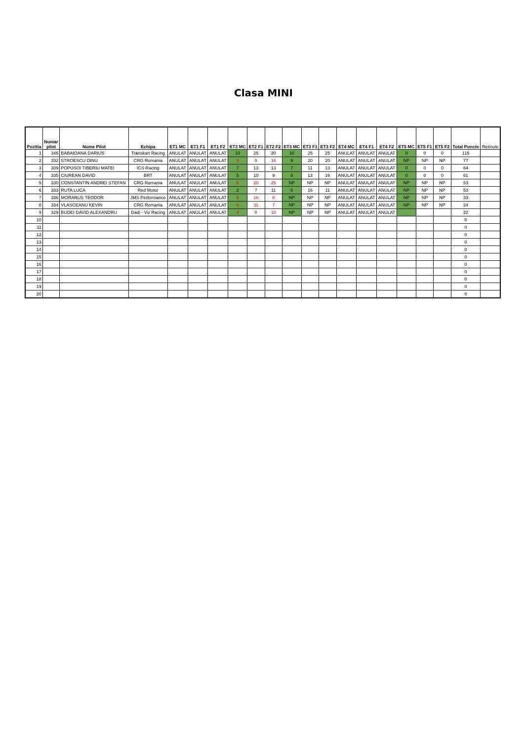Clasa MINI
| Pozitia | Numar pilot | Nume Pilot | Echipa | ET1 MC | ET1 F1 | ET1 F2 | ET2 MC | ET2 F1 | ET2 F2 | ET3 MC | ET3 F1 | ET3 F2 | ET4 MC | ET4 F1 | ET4 F2 | ET5 MC | ET5 F1 | ET5 F2 | Total Puncte | Retinute |
| --- | --- | --- | --- | --- | --- | --- | --- | --- | --- | --- | --- | --- | --- | --- | --- | --- | --- | --- | --- | --- |
| 1 | 346 | BABAIOANA DARIUS | Transkart Racing | ANULAT | ANULAT | ANULAT | 10 | 25 | 20 | 10 | 25 | 25 | ANULAT | ANULAT | ANULAT | 0 | 0 | 0 | 115 | |
| 2 | 332 | STROESCU DINU | CRG Romania | ANULAT | ANULAT | ANULAT | 3 | 9 | 16 | 9 | 20 | 20 | ANULAT | ANULAT | ANULAT | NP | NP | NP | 77 | |
| 3 | 309 | POPUSOI TIBERIU MATEI | ICS Racing | ANULAT | ANULAT | ANULAT | 7 | 13 | 13 | 7 | 11 | 13 | ANULAT | ANULAT | ANULAT | 0 | 0 | 0 | 64 | |
| 4 | 335 | CIUREAN DAVID | BRT | ANULAT | ANULAT | ANULAT | 5 | 10 | 9 | 8 | 13 | 16 | ANULAT | ANULAT | ANULAT | 0 | 0 | 0 | 61 | |
| 5 | 330 | CONSTANTIN ANDREI STEFAN | CRG Romania | ANULAT | ANULAT | ANULAT | 8 | 20 | 25 | NP | NP | NP | ANULAT | ANULAT | ANULAT | NP | NP | NP | 53 | |
| 6 | 333 | RUTA LUCA | Red Motor | ANULAT | ANULAT | ANULAT | 2 | 7 | 11 | 6 | 16 | 11 | ANULAT | ANULAT | ANULAT | NP | NP | NP | 53 | |
| 7 | 336 | MORARUS TEODOR | JMS Performance | ANULAT | ANULAT | ANULAT | 9 | 16 | 8 | NP | NP | NP | ANULAT | ANULAT | ANULAT | NP | NP | NP | 33 | |
| 8 | 334 | VLASCEANU KEVIN | CRG Romania | ANULAT | ANULAT | ANULAT | 6 | 11 | 7 | NP | NP | NP | ANULAT | ANULAT | ANULAT | NP | NP | NP | 24 | |
| 9 | 329 | BUDEI DAVID ALEXANDRU | Dadi - Viz Racing | ANULAT | ANULAT | ANULAT | 4 | 8 | 10 | NP | NP | NP | ANULAT | ANULAT | ANULAT | | | | 22 | |
| 10 | | | | | | | | | | | | | | | | | | | 0 | |
| 11 | | | | | | | | | | | | | | | | | | | 0 | |
| 12 | | | | | | | | | | | | | | | | | | | 0 | |
| 13 | | | | | | | | | | | | | | | | | | | 0 | |
| 14 | | | | | | | | | | | | | | | | | | | 0 | |
| 15 | | | | | | | | | | | | | | | | | | | 0 | |
| 16 | | | | | | | | | | | | | | | | | | | 0 | |
| 17 | | | | | | | | | | | | | | | | | | | 0 | |
| 18 | | | | | | | | | | | | | | | | | | | 0 | |
| 19 | | | | | | | | | | | | | | | | | | | 0 | |
| 20 | | | | | | | | | | | | | | | | | | | 0 | |